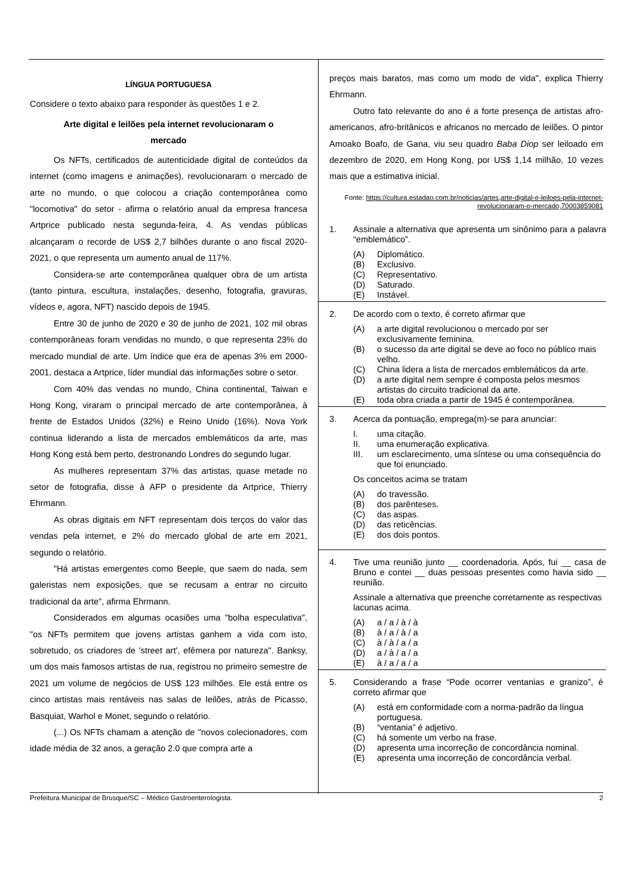LÍNGUA PORTUGUESA
Considere o texto abaixo para responder às questões 1 e 2.
Arte digital e leilões pela internet revolucionaram o mercado
Os NFTs, certificados de autenticidade digital de conteúdos da internet (como imagens e animações), revolucionaram o mercado de arte no mundo, o que colocou a criação contemporânea como "locomotiva" do setor - afirma o relatório anual da empresa francesa Artprice publicado nesta segunda-feira, 4. As vendas públicas alcançaram o recorde de US$ 2,7 bilhões durante o ano fiscal 2020-2021, o que representa um aumento anual de 117%.
Considera-se arte contemporânea qualquer obra de um artista (tanto pintura, escultura, instalações, desenho, fotografia, gravuras, vídeos e, agora, NFT) nascido depois de 1945.
Entre 30 de junho de 2020 e 30 de junho de 2021, 102 mil obras contemporâneas foram vendidas no mundo, o que representa 23% do mercado mundial de arte. Um índice que era de apenas 3% em 2000-2001, destaca a Artprice, líder mundial das informações sobre o setor.
Com 40% das vendas no mundo, China continental, Taiwan e Hong Kong, viraram o principal mercado de arte contemporânea, à frente de Estados Unidos (32%) e Reino Unido (16%). Nova York continua liderando a lista de mercados emblemáticos da arte, mas Hong Kong está bem perto, destronando Londres do segundo lugar.
As mulheres representam 37% das artistas, quase metade no setor de fotografia, disse à AFP o presidente da Artprice, Thierry Ehrmann.
As obras digitais em NFT representam dois terços do valor das vendas pela internet, e 2% do mercado global de arte em 2021, segundo o relatório.
"Há artistas emergentes como Beeple, que saem do nada, sem galeristas nem exposições, que se recusam a entrar no circuito tradicional da arte", afirma Ehrmann.
Considerados em algumas ocasiões uma "bolha especulativa", "os NFTs permitem que jovens artistas ganhem a vida com isto, sobretudo, os criadores de 'street art', efêmera por natureza". Banksy, um dos mais famosos artistas de rua, registrou no primeiro semestre de 2021 um volume de negócios de US$ 123 milhões. Ele está entre os cinco artistas mais rentáveis nas salas de leilões, atrás de Picasso, Basquiat, Warhol e Monet, segundo o relatório.
(...) Os NFTs chamam a atenção de "novos colecionadores, com idade média de 32 anos, a geração 2.0 que compra arte a
preços mais baratos, mas como um modo de vida", explica Thierry Ehrmann.
Outro fato relevante do ano é a forte presença de artistas afro-americanos, afro-britânicos e africanos no mercado de leilões. O pintor Amoako Boafo, de Gana, viu seu quadro Baba Diop ser leiloado em dezembro de 2020, em Hong Kong, por US$ 1,14 milhão, 10 vezes mais que a estimativa inicial.
Fonte: https://cultura.estadao.com.br/noticias/artes,arte-digital-e-leiloes-pela-internet-revolucionaram-o-mercado,70003859081
1. Assinale a alternativa que apresenta um sinônimo para a palavra “emblemático”.
(A) Diplomático.
(B) Exclusivo.
(C) Representativo.
(D) Saturado.
(E) Instável.
2. De acordo com o texto, é correto afirmar que
(A) a arte digital revolucionou o mercado por ser exclusivamente feminina.
(B) o sucesso da arte digital se deve ao foco no público mais velho.
(C) China lidera a lista de mercados emblemáticos da arte.
(D) a arte digital nem sempre é composta pelos mesmos artistas do circuito tradicional da arte.
(E) toda obra criada a partir de 1945 é contemporânea.
3. Acerca da pontuação, emprega(m)-se para anunciar:
I. uma citação.
II. uma enumeração explicativa.
III. um esclarecimento, uma síntese ou uma consequência do que foi enunciado.
Os conceitos acima se tratam
(A) do travessão.
(B) dos parênteses.
(C) das aspas.
(D) das reticências.
(E) dos dois pontos.
4. Tive uma reunião junto __ coordenadoria. Após, fui __ casa de Bruno e contei __ duas pessoas presentes como havia sido __ reunião.
Assinale a alternativa que preenche corretamente as respectivas lacunas acima.
(A) a / a / à / à
(B) à / a / à / a
(C) à / à / a / a
(D) a / à / a / a
(E) à / a / a / a
5. Considerando a frase “Pode ocorrer ventanias e granizo”, é correto afirmar que
(A) está em conformidade com a norma-padrão da língua portuguesa.
(B) “ventania” é adjetivo.
(C) há somente um verbo na frase.
(D) apresenta uma incorreção de concordância nominal.
(E) apresenta uma incorreção de concordância verbal.
Prefeitura Municipal de Brusque/SC – Médico Gastroenterologista. 2